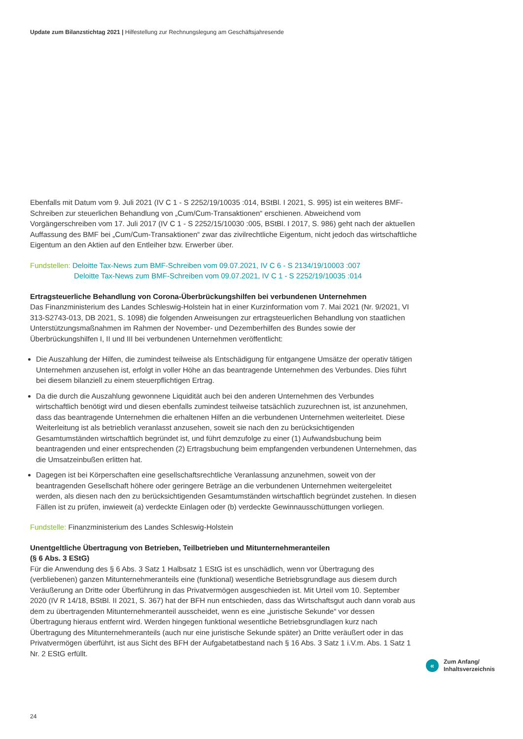Update zum Bilanzstichtag 2021 | Hilfestellung zur Rechnungslegung am Geschäftsjahresende
Ebenfalls mit Datum vom 9. Juli 2021 (IV C 1 - S 2252/19/10035 :014, BStBl. I 2021, S. 995) ist ein weiteres BMF-Schreiben zur steuerlichen Behandlung von „Cum/Cum-Transaktionen“ erschienen. Abweichend vom Vorgängerschreiben vom 17. Juli 2017 (IV C 1 - S 2252/15/10030 :005, BStBl. I 2017, S. 986) geht nach der aktuellen Auffassung des BMF bei „Cum/Cum-Transaktionen“ zwar das zivilrechtliche Eigentum, nicht jedoch das wirtschaftliche Eigentum an den Aktien auf den Entleiher bzw. Erwerber über.
Fundstellen: Deloitte Tax-News zum BMF-Schreiben vom 09.07.2021, IV C 6 - S 2134/19/10003 :007
Deloitte Tax-News zum BMF-Schreiben vom 09.07.2021, IV C 1 - S 2252/19/10035 :014
Ertragsteuerliche Behandlung von Corona-Überbrückungshilfen bei verbundenen Unternehmen
Das Finanzministerium des Landes Schleswig-Holstein hat in einer Kurzinformation vom 7. Mai 2021 (Nr. 9/2021, VI 313-S2743-013, DB 2021, S. 1098) die folgenden Anweisungen zur ertragsteuerlichen Behandlung von staatlichen Unterstützungsmaßnahmen im Rahmen der November- und Dezemberhilfen des Bundes sowie der Überbrückungshilfen I, II und III bei verbundenen Unternehmen veröffentlicht:
Die Auszahlung der Hilfen, die zumindest teilweise als Entschädigung für entgangene Umsätze der operativ tätigen Unternehmen anzusehen ist, erfolgt in voller Höhe an das beantragende Unternehmen des Verbundes. Dies führt bei diesem bilanziell zu einem steuerpflichtigen Ertrag.
Da die durch die Auszahlung gewonnene Liquidität auch bei den anderen Unternehmen des Verbundes wirtschaftlich benötigt wird und diesen ebenfalls zumindest teilweise tatsächlich zuzurechnen ist, ist anzunehmen, dass das beantragende Unternehmen die erhaltenen Hilfen an die verbundenen Unternehmen weiterleitet. Diese Weiterleitung ist als betrieblich veranlasst anzusehen, soweit sie nach den zu berücksichtigenden Gesamtumständen wirtschaftlich begründet ist, und führt demzufolge zu einer (1) Aufwandsbuchung beim beantragenden und einer entsprechenden (2) Ertragsbuchung beim empfangenden verbundenen Unternehmen, das die Umsatzeinbußen erlitten hat.
Dagegen ist bei Körperschaften eine gesellschaftsrechtliche Veranlassung anzunehmen, soweit von der beantragenden Gesellschaft höhere oder geringere Beträge an die verbundenen Unternehmen weitergeleitet werden, als diesen nach den zu berücksichtigenden Gesamtumständen wirtschaftlich begründet zustehen. In diesen Fällen ist zu prüfen, inwieweit (a) verdeckte Einlagen oder (b) verdeckte Gewinnausschüttungen vorliegen.
Fundstelle: Finanzministerium des Landes Schleswig-Holstein
Unentgeltliche Übertragung von Betrieben, Teilbetrieben und Mitunternehmeranteilen
(§ 6 Abs. 3 EStG)
Für die Anwendung des § 6 Abs. 3 Satz 1 Halbsatz 1 EStG ist es unschädlich, wenn vor Übertragung des (verbliebenen) ganzen Mitunternehmeranteils eine (funktional) wesentliche Betriebsgrundlage aus diesem durch Veräußerung an Dritte oder Überführung in das Privatvermögen ausgeschieden ist. Mit Urteil vom 10. September 2020 (IV R 14/18, BStBl. II 2021, S. 367) hat der BFH nun entschieden, dass das Wirtschaftsgut auch dann vorab aus dem zu übertragenden Mitunternehmeranteil ausscheidet, wenn es eine „juristische Sekunde“ vor dessen Übertragung hieraus entfernt wird. Werden hingegen funktional wesentliche Betriebsgrundlagen kurz nach Übertragung des Mitunternehmeranteils (auch nur eine juristische Sekunde später) an Dritte veräußert oder in das Privatvermögen überführt, ist aus Sicht des BFH der Aufgabetatbestand nach § 16 Abs. 3 Satz 1 i.V.m. Abs. 1 Satz 1 Nr. 2 EStG erfüllt.
«
Zum Anfang/
Inhaltsverzeichnis
24